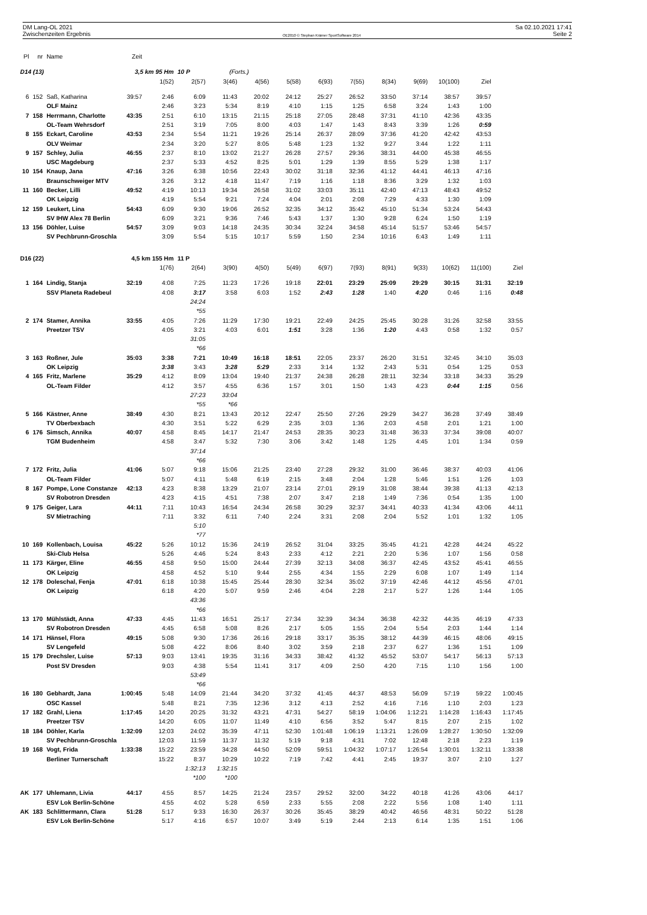DM Lang-OL 2021 Sa 02.10.2021 17:41
Zwischenzeiten Ergebnis OE2010 © Stephan Krämer SportSoftware 2014 Seite 2
| Pl | nr | Name | Zeit | | | | | | | | | | | | |
| --- | --- | --- | --- | --- | --- | --- | --- | --- | --- | --- | --- | --- | --- | --- | --- |
| D14 (13) | | | 3,5 km 95 Hm | | 10 P | (Forts.) | | | | | | | | | |
| | | | | 1(52) | 2(57) | 3(46) | 4(56) | 5(58) | 6(93) | 7(55) | 8(34) | 9(69) | 10(100) | Ziel | |
| 6 | 152 | Saß, Katharina | 39:57 | 2:46 | 6:09 | 11:43 | 20:02 | 24:12 | 25:27 | 26:52 | 33:50 | 37:14 | 38:57 | 39:57 | |
| | | OLF Mainz | | 2:46 | 3:23 | 5:34 | 8:19 | 4:10 | 1:15 | 1:25 | 6:58 | 3:24 | 1:43 | 1:00 | |
| 7 | 158 | Herrmann, Charlotte | 43:35 | 2:51 | 6:10 | 13:15 | 21:15 | 25:18 | 27:05 | 28:48 | 37:31 | 41:10 | 42:36 | 43:35 | |
| | | OL-Team Wehrsdorf | | 2:51 | 3:19 | 7:05 | 8:00 | 4:03 | 1:47 | 1:43 | 8:43 | 3:39 | 1:26 | 0:59 | |
| 8 | 155 | Eckart, Caroline | 43:53 | 2:34 | 5:54 | 11:21 | 19:26 | 25:14 | 26:37 | 28:09 | 37:36 | 41:20 | 42:42 | 43:53 | |
| | | OLV Weimar | | 2:34 | 3:20 | 5:27 | 8:05 | 5:48 | 1:23 | 1:32 | 9:27 | 3:44 | 1:22 | 1:11 | |
| 9 | 157 | Schley, Julia | 46:55 | 2:37 | 8:10 | 13:02 | 21:27 | 26:28 | 27:57 | 29:36 | 38:31 | 44:00 | 45:38 | 46:55 | |
| | | USC Magdeburg | | 2:37 | 5:33 | 4:52 | 8:25 | 5:01 | 1:29 | 1:39 | 8:55 | 5:29 | 1:38 | 1:17 | |
| 10 | 154 | Knaup, Jana | 47:16 | 3:26 | 6:38 | 10:56 | 22:43 | 30:02 | 31:18 | 32:36 | 41:12 | 44:41 | 46:13 | 47:16 | |
| | | Braunschweiger MTV | | 3:26 | 3:12 | 4:18 | 11:47 | 7:19 | 1:16 | 1:18 | 8:36 | 3:29 | 1:32 | 1:03 | |
| 11 | 160 | Becker, Lilli | 49:52 | 4:19 | 10:13 | 19:34 | 26:58 | 31:02 | 33:03 | 35:11 | 42:40 | 47:13 | 48:43 | 49:52 | |
| | | OK Leipzig | | 4:19 | 5:54 | 9:21 | 7:24 | 4:04 | 2:01 | 2:08 | 7:29 | 4:33 | 1:30 | 1:09 | |
| 12 | 159 | Leukert, Lina | 54:43 | 6:09 | 9:30 | 19:06 | 26:52 | 32:35 | 34:12 | 35:42 | 45:10 | 51:34 | 53:24 | 54:43 | |
| | | SV IHW Alex 78 Berlin | | 6:09 | 3:21 | 9:36 | 7:46 | 5:43 | 1:37 | 1:30 | 9:28 | 6:24 | 1:50 | 1:19 | |
| 13 | 156 | Döhler, Luise | 54:57 | 3:09 | 9:03 | 14:18 | 24:35 | 30:34 | 32:24 | 34:58 | 45:14 | 51:57 | 53:46 | 54:57 | |
| | | SV Pechbrunn-Groschla | | 3:09 | 5:54 | 5:15 | 10:17 | 5:59 | 1:50 | 2:34 | 10:16 | 6:43 | 1:49 | 1:11 | |
| D16 (22) | | | 4,5 km 155 Hm | | 11 P | | | | | | | | | | |
| | | | | 1(76) | 2(64) | 3(90) | 4(50) | 5(49) | 6(97) | 7(93) | 8(91) | 9(33) | 10(62) | 11(100) | Ziel |
| 1 | 164 | Lindig, Stanja | 32:19 | 4:08 | 7:25 | 11:23 | 17:26 | 19:18 | 22:01 | 23:29 | 25:09 | 29:29 | 30:15 | 31:31 | 32:19 |
| | | SSV Planeta Radebeul | | 4:08 | 3:17 | 3:58 | 6:03 | 1:52 | 2:43 | 1:28 | 1:40 | 4:20 | 0:46 | 1:16 | 0:48 |
| | | | | | 24:24 | | | | | | | | | | |
| | | | | | *55 | | | | | | | | | | |
| 2 | 174 | Stamer, Annika | 33:55 | 4:05 | 7:26 | 11:29 | 17:30 | 19:21 | 22:49 | 24:25 | 25:45 | 30:28 | 31:26 | 32:58 | 33:55 |
| | | Preetzer TSV | | 4:05 | 3:21 | 4:03 | 6:01 | 1:51 | 3:28 | 1:36 | 1:20 | 4:43 | 0:58 | 1:32 | 0:57 |
| | | | | | 31:05 | | | | | | | | | | |
| | | | | | *66 | | | | | | | | | | |
| 3 | 163 | Roßner, Jule | 35:03 | 3:38 | 7:21 | 10:49 | 16:18 | 18:51 | 22:05 | 23:37 | 26:20 | 31:51 | 32:45 | 34:10 | 35:03 |
| | | OK Leipzig | | 3:38 | 3:43 | 3:28 | 5:29 | 2:33 | 3:14 | 1:32 | 2:43 | 5:31 | 0:54 | 1:25 | 0:53 |
| 4 | 165 | Fritz, Marlene | 35:29 | 4:12 | 8:09 | 13:04 | 19:40 | 21:37 | 24:38 | 26:28 | 28:11 | 32:34 | 33:18 | 34:33 | 35:29 |
| | | OL-Team Filder | | 4:12 | 3:57 | 4:55 | 6:36 | 1:57 | 3:01 | 1:50 | 1:43 | 4:23 | 0:44 | 1:15 | 0:56 |
| | | | | | 27:23 | 33:04 | | | | | | | | | |
| | | | | | *55 | *66 | | | | | | | | | |
| 5 | 166 | Kästner, Anne | 38:49 | 4:30 | 8:21 | 13:43 | 20:12 | 22:47 | 25:50 | 27:26 | 29:29 | 34:27 | 36:28 | 37:49 | 38:49 |
| | | TV Oberbexbach | | 4:30 | 3:51 | 5:22 | 6:29 | 2:35 | 3:03 | 1:36 | 2:03 | 4:58 | 2:01 | 1:21 | 1:00 |
| 6 | 176 | Simsch, Annika | 40:07 | 4:58 | 8:45 | 14:17 | 21:47 | 24:53 | 28:35 | 30:23 | 31:48 | 36:33 | 37:34 | 39:08 | 40:07 |
| | | TGM Budenheim | | 4:58 | 3:47 | 5:32 | 7:30 | 3:06 | 3:42 | 1:48 | 1:25 | 4:45 | 1:01 | 1:34 | 0:59 |
| | | | | | 37:14 | | | | | | | | | | |
| | | | | | *66 | | | | | | | | | | |
| 7 | 172 | Fritz, Julia | 41:06 | 5:07 | 9:18 | 15:06 | 21:25 | 23:40 | 27:28 | 29:32 | 31:00 | 36:46 | 38:37 | 40:03 | 41:06 |
| | | OL-Team Filder | | 5:07 | 4:11 | 5:48 | 6:19 | 2:15 | 3:48 | 2:04 | 1:28 | 5:46 | 1:51 | 1:26 | 1:03 |
| 8 | 167 | Pompe, Lone Constanze | 42:13 | 4:23 | 8:38 | 13:29 | 21:07 | 23:14 | 27:01 | 29:19 | 31:08 | 38:44 | 39:38 | 41:13 | 42:13 |
| | | SV Robotron Dresden | | 4:23 | 4:15 | 4:51 | 7:38 | 2:07 | 3:47 | 2:18 | 1:49 | 7:36 | 0:54 | 1:35 | 1:00 |
| 9 | 175 | Geiger, Lara | 44:11 | 7:11 | 10:43 | 16:54 | 24:34 | 26:58 | 30:29 | 32:37 | 34:41 | 40:33 | 41:34 | 43:06 | 44:11 |
| | | SV Mietraching | | 7:11 | 3:32 | 6:11 | 7:40 | 2:24 | 3:31 | 2:08 | 2:04 | 5:52 | 1:01 | 1:32 | 1:05 |
| | | | | | 5:10 | | | | | | | | | | |
| | | | | | *77 | | | | | | | | | | |
| 10 | 169 | Kollenbach, Louisa | 45:22 | 5:26 | 10:12 | 15:36 | 24:19 | 26:52 | 31:04 | 33:25 | 35:45 | 41:21 | 42:28 | 44:24 | 45:22 |
| | | Ski-Club Helsa | | 5:26 | 4:46 | 5:24 | 8:43 | 2:33 | 4:12 | 2:21 | 2:20 | 5:36 | 1:07 | 1:56 | 0:58 |
| 11 | 173 | Kärger, Eline | 46:55 | 4:58 | 9:50 | 15:00 | 24:44 | 27:39 | 32:13 | 34:08 | 36:37 | 42:45 | 43:52 | 45:41 | 46:55 |
| | | OK Leipzig | | 4:58 | 4:52 | 5:10 | 9:44 | 2:55 | 4:34 | 1:55 | 2:29 | 6:08 | 1:07 | 1:49 | 1:14 |
| 12 | 178 | Doleschal, Fenja | 47:01 | 6:18 | 10:38 | 15:45 | 25:44 | 28:30 | 32:34 | 35:02 | 37:19 | 42:46 | 44:12 | 45:56 | 47:01 |
| | | OK Leipzig | | 6:18 | 4:20 | 5:07 | 9:59 | 2:46 | 4:04 | 2:28 | 2:17 | 5:27 | 1:26 | 1:44 | 1:05 |
| | | | | | 43:36 | | | | | | | | | | |
| | | | | | *66 | | | | | | | | | | |
| 13 | 170 | Mühlstädt, Anna | 47:33 | 4:45 | 11:43 | 16:51 | 25:17 | 27:34 | 32:39 | 34:34 | 36:38 | 42:32 | 44:35 | 46:19 | 47:33 |
| | | SV Robotron Dresden | | 4:45 | 6:58 | 5:08 | 8:26 | 2:17 | 5:05 | 1:55 | 2:04 | 5:54 | 2:03 | 1:44 | 1:14 |
| 14 | 171 | Hänsel, Flora | 49:15 | 5:08 | 9:30 | 17:36 | 26:16 | 29:18 | 33:17 | 35:35 | 38:12 | 44:39 | 46:15 | 48:06 | 49:15 |
| | | SV Lengefeld | | 5:08 | 4:22 | 8:06 | 8:40 | 3:02 | 3:59 | 2:18 | 2:37 | 6:27 | 1:36 | 1:51 | 1:09 |
| 15 | 179 | Drechsler, Luise | 57:13 | 9:03 | 13:41 | 19:35 | 31:16 | 34:33 | 38:42 | 41:32 | 45:52 | 53:07 | 54:17 | 56:13 | 57:13 |
| | | Post SV Dresden | | 9:03 | 4:38 | 5:54 | 11:41 | 3:17 | 4:09 | 2:50 | 4:20 | 7:15 | 1:10 | 1:56 | 1:00 |
| | | | | | 53:49 | | | | | | | | | | |
| | | | | | *66 | | | | | | | | | | |
| 16 | 180 | Gebhardt, Jana | 1:00:45 | 5:48 | 14:09 | 21:44 | 34:20 | 37:32 | 41:45 | 44:37 | 48:53 | 56:09 | 57:19 | 59:22 | 1:00:45 |
| | | OSC Kassel | | 5:48 | 8:21 | 7:35 | 12:36 | 3:12 | 4:13 | 2:52 | 4:16 | 7:16 | 1:10 | 2:03 | 1:23 |
| 17 | 182 | Grahl, Liena | 1:17:45 | 14:20 | 20:25 | 31:32 | 43:21 | 47:31 | 54:27 | 58:19 | 1:04:06 | 1:12:21 | 1:14:28 | 1:16:43 | 1:17:45 |
| | | Preetzer TSV | | 14:20 | 6:05 | 11:07 | 11:49 | 4:10 | 6:56 | 3:52 | 5:47 | 8:15 | 2:07 | 2:15 | 1:02 |
| 18 | 184 | Döhler, Karla | 1:32:09 | 12:03 | 24:02 | 35:39 | 47:11 | 52:30 | 1:01:48 | 1:06:19 | 1:13:21 | 1:26:09 | 1:28:27 | 1:30:50 | 1:32:09 |
| | | SV Pechbrunn-Groschla | | 12:03 | 11:59 | 11:37 | 11:32 | 5:19 | 9:18 | 4:31 | 7:02 | 12:48 | 2:18 | 2:23 | 1:19 |
| 19 | 168 | Vogt, Frida | 1:33:38 | 15:22 | 23:59 | 34:28 | 44:50 | 52:09 | 59:51 | 1:04:32 | 1:07:17 | 1:26:54 | 1:30:01 | 1:32:11 | 1:33:38 |
| | | Berliner Turnerschaft | | 15:22 | 8:37 | 10:29 | 10:22 | 7:19 | 7:42 | 4:41 | 2:45 | 19:37 | 3:07 | 2:10 | 1:27 |
| | | | | | 1:32:13 | 1:32:15 | | | | | | | | | |
| | | | | | *100 | *100 | | | | | | | | | |
| AK | 177 | Uhlemann, Livia | 44:17 | 4:55 | 8:57 | 14:25 | 21:24 | 23:57 | 29:52 | 32:00 | 34:22 | 40:18 | 41:26 | 43:06 | 44:17 |
| | | ESV Lok Berlin-Schöne | | 4:55 | 4:02 | 5:28 | 6:59 | 2:33 | 5:55 | 2:08 | 2:22 | 5:56 | 1:08 | 1:40 | 1:11 |
| AK | 183 | Schlittermann, Clara | 51:28 | 5:17 | 9:33 | 16:30 | 26:37 | 30:26 | 35:45 | 38:29 | 40:42 | 46:56 | 48:31 | 50:22 | 51:28 |
| | | ESV Lok Berlin-Schöne | | 5:17 | 4:16 | 6:57 | 10:07 | 3:49 | 5:19 | 2:44 | 2:13 | 6:14 | 1:35 | 1:51 | 1:06 |